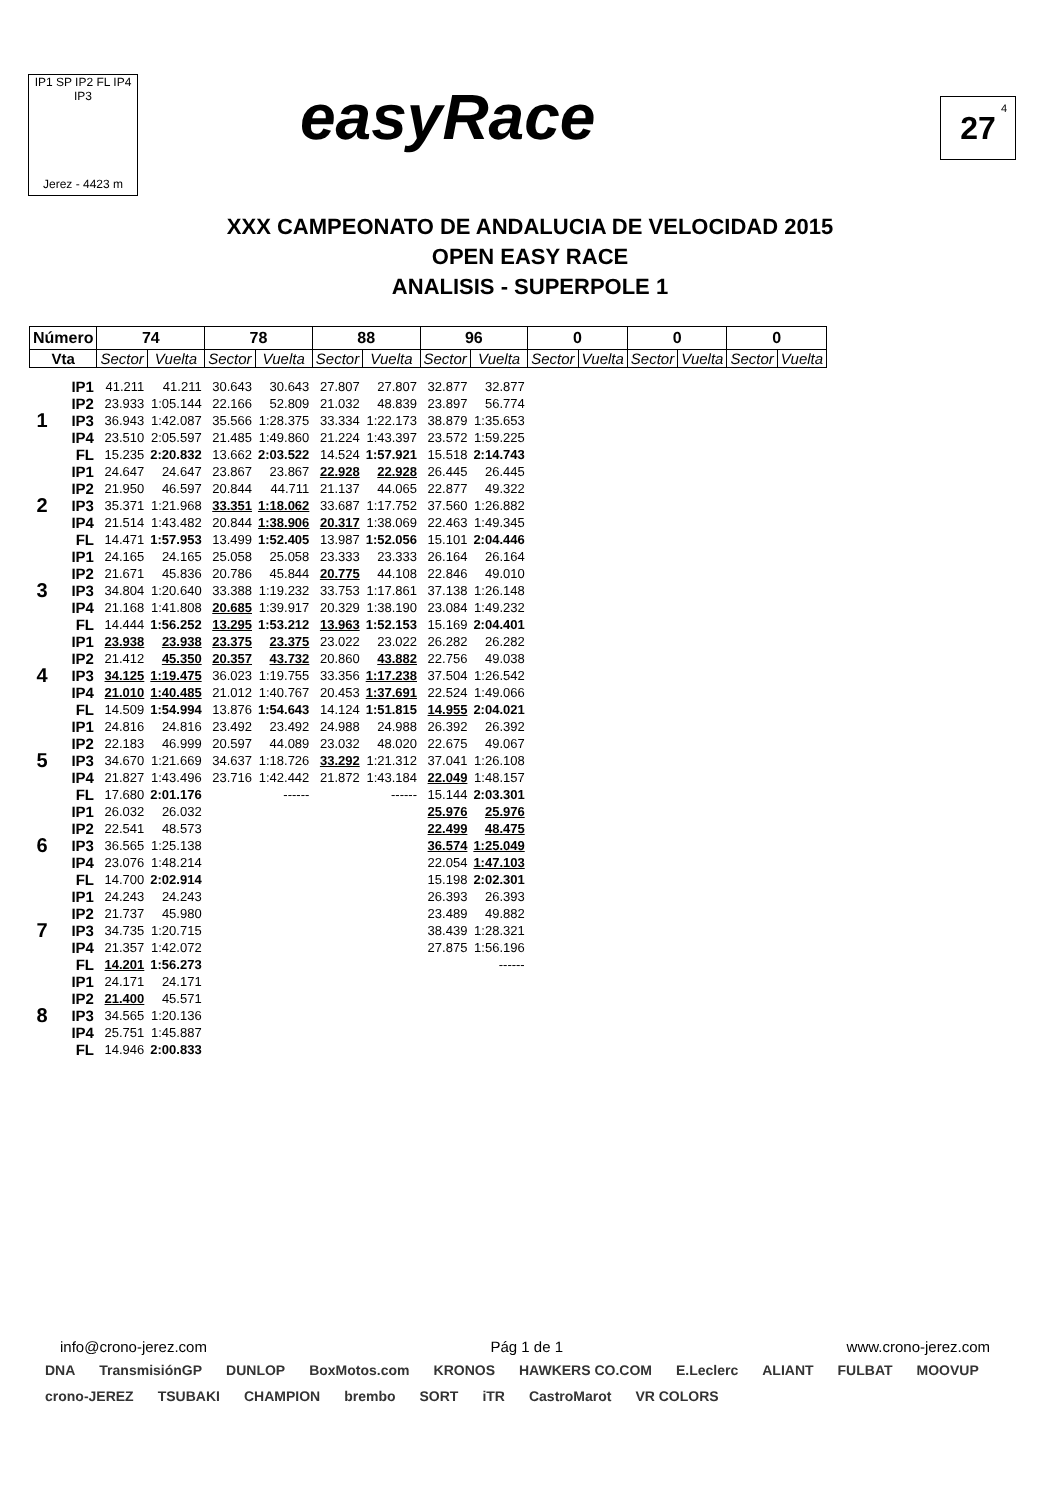IP1 SP IP2 FL IP4 IP3
Jerez - 4423 m
easyRace 27<sup>4</sup>
XXX CAMPEONATO DE ANDALUCIA DE VELOCIDAD 2015
OPEN EASY RACE
ANALISIS - SUPERPOLE 1
| Número | | 74 | | 78 | | 88 | | 96 | | 0 | | 0 | | 0 | |
| --- | --- | --- | --- | --- | --- | --- | --- | --- | --- | --- | --- | --- | --- | --- | --- |
| Vta | | Sector | Vuelta | Sector | Vuelta | Sector | Vuelta | Sector | Vuelta | Sector | Vuelta | Sector | Vuelta | Sector | Vuelta |
| 1 | IP1 | 41.211 | 41.211 | 30.643 | 30.643 | 27.807 | 27.807 | 32.877 | 32.877 | | | | | | |
| | IP2 | 23.933 | 1:05.144 | 22.166 | 52.809 | 21.032 | 48.839 | 23.897 | 56.774 | | | | | | |
| | IP3 | 36.943 | 1:42.087 | 35.566 | 1:28.375 | 33.334 | 1:22.173 | 38.879 | 1:35.653 | | | | | | |
| | IP4 | 23.510 | 2:05.597 | 21.485 | 1:49.860 | 21.224 | 1:43.397 | 23.572 | 1:59.225 | | | | | | |
| | FL | 15.235 | 2:20.832 | 13.662 | 2:03.522 | 14.524 | 1:57.921 | 15.518 | 2:14.743 | | | | | | |
| 2 | IP1 | 24.647 | 24.647 | 23.867 | 23.867 | 22.928 | 22.928 | 26.445 | 26.445 | | | | | | |
| | IP2 | 21.950 | 46.597 | 20.844 | 44.711 | 21.137 | 44.065 | 22.877 | 49.322 | | | | | | |
| | IP3 | 35.371 | 1:21.968 | 33.351 | 1:18.062 | 33.687 | 1:17.752 | 37.560 | 1:26.882 | | | | | | |
| | IP4 | 21.514 | 1:43.482 | 20.844 | 1:38.906 | 20.317 | 1:38.069 | 22.463 | 1:49.345 | | | | | | |
| | FL | 14.471 | 1:57.953 | 13.499 | 1:52.405 | 13.987 | 1:52.056 | 15.101 | 2:04.446 | | | | | | |
| 3 | IP1 | 24.165 | 24.165 | 25.058 | 25.058 | 23.333 | 23.333 | 26.164 | 26.164 | | | | | | |
| | IP2 | 21.671 | 45.836 | 20.786 | 45.844 | 20.775 | 44.108 | 22.846 | 49.010 | | | | | | |
| | IP3 | 34.804 | 1:20.640 | 33.388 | 1:19.232 | 33.753 | 1:17.861 | 37.138 | 1:26.148 | | | | | | |
| | IP4 | 21.168 | 1:41.808 | 20.685 | 1:39.917 | 20.329 | 1:38.190 | 23.084 | 1:49.232 | | | | | | |
| | FL | 14.444 | 1:56.252 | 13.295 | 1:53.212 | 13.963 | 1:52.153 | 15.169 | 2:04.401 | | | | | | |
| 4 | IP1 | 23.938 | 23.938 | 23.375 | 23.375 | 23.022 | 23.022 | 26.282 | 26.282 | | | | | | |
| | IP2 | 21.412 | 45.350 | 20.357 | 43.732 | 20.860 | 43.882 | 22.756 | 49.038 | | | | | | |
| | IP3 | 34.125 | 1:19.475 | 36.023 | 1:19.755 | 33.356 | 1:17.238 | 37.504 | 1:26.542 | | | | | | |
| | IP4 | 21.010 | 1:40.485 | 21.012 | 1:40.767 | 20.453 | 1:37.691 | 22.524 | 1:49.066 | | | | | | |
| | FL | 14.509 | 1:54.994 | 13.876 | 1:54.643 | 14.124 | 1:51.815 | 14.955 | 2:04.021 | | | | | | |
| 5 | IP1 | 24.816 | 24.816 | 23.492 | 23.492 | 24.988 | 24.988 | 26.392 | 26.392 | | | | | | |
| | IP2 | 22.183 | 46.999 | 20.597 | 44.089 | 23.032 | 48.020 | 22.675 | 49.067 | | | | | | |
| | IP3 | 34.670 | 1:21.669 | 34.637 | 1:18.726 | 33.292 | 1:21.312 | 37.041 | 1:26.108 | | | | | | |
| | IP4 | 21.827 | 1:43.496 | 23.716 | 1:42.442 | 21.872 | 1:43.184 | 22.049 | 1:48.157 | | | | | | |
| | FL | 17.680 | 2:01.176 | | ------ | | ------ | 15.144 | 2:03.301 | | | | | | |
| 6 | IP1 | 26.032 | 26.032 | | | | | 25.976 | 25.976 | | | | | | |
| | IP2 | 22.541 | 48.573 | | | | | 22.499 | 48.475 | | | | | | |
| | IP3 | 36.565 | 1:25.138 | | | | | 36.574 | 1:25.049 | | | | | | |
| | IP4 | 23.076 | 1:48.214 | | | | | 22.054 | 1:47.103 | | | | | | |
| | FL | 14.700 | 2:02.914 | | | | | 15.198 | 2:02.301 | | | | | | |
| 7 | IP1 | 24.243 | 24.243 | | | | | 26.393 | 26.393 | | | | | | |
| | IP2 | 21.737 | 45.980 | | | | | 23.489 | 49.882 | | | | | | |
| | IP3 | 34.735 | 1:20.715 | | | | | 38.439 | 1:28.321 | | | | | | |
| | IP4 | 21.357 | 1:42.072 | | | | | 27.875 | 1:56.196 | | | | | | |
| | FL | 14.201 | 1:56.273 | | | | | | ------ | | | | | | |
| 8 | IP1 | 24.171 | 24.171 | | | | | | | | | | | | |
| | IP2 | 21.400 | 45.571 | | | | | | | | | | | | |
| | IP3 | 34.565 | 1:20.136 | | | | | | | | | | | | |
| | IP4 | 25.751 | 1:45.887 | | | | | | | | | | | | |
| | FL | 14.946 | 2:00.833 | | | | | | | | | | | | |
info@crono-jerez.com Pág 1 de 1 www.crono-jerez.com
DNA TransmisiónGP DUNLOP BoxMotos.com KRONOS HAWKERS CO.COM E.Leclerc ALIANT FULBAT MOOVUP crono-JEREZ TSUBAKI CHAMPION brembo SORT iTR CastroMarot VR COLORS